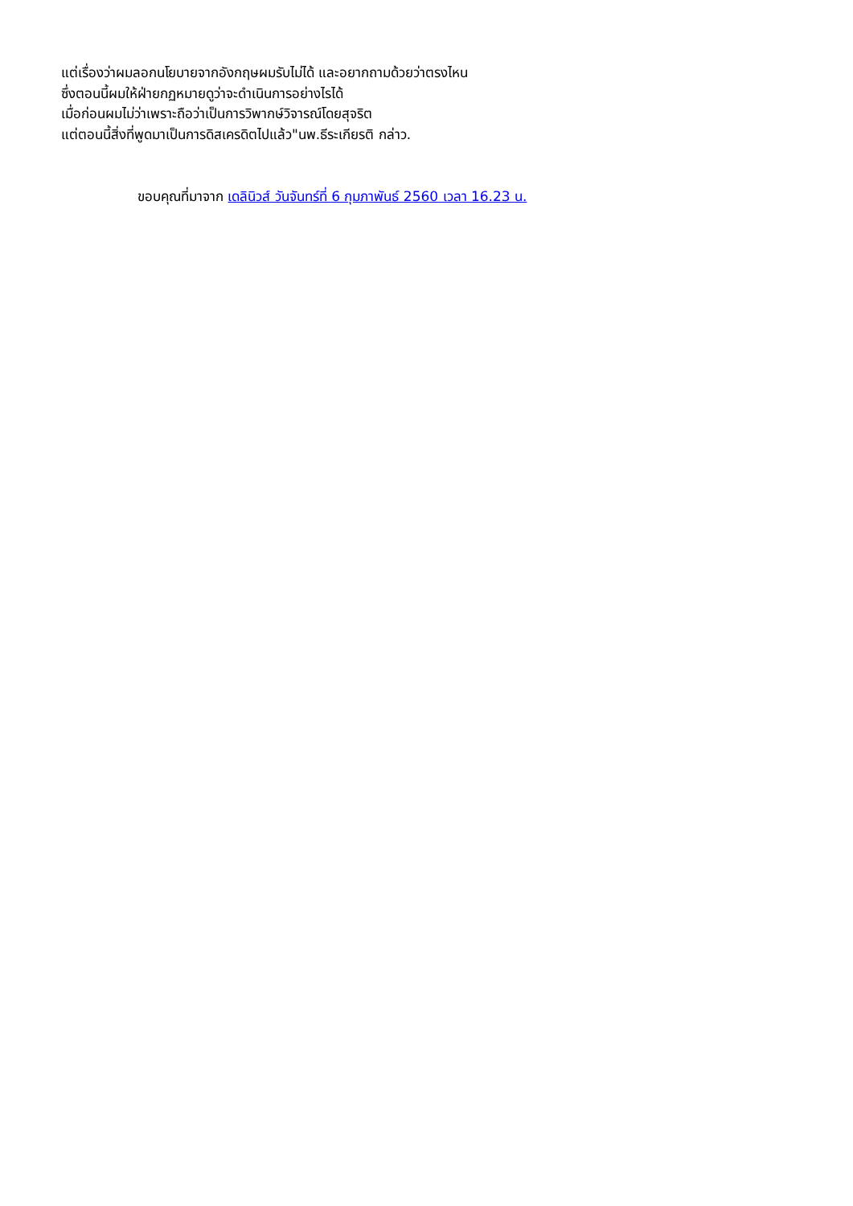แต่เรื่องว่าผมลอกนโยบายจากอังกฤษผมรับไม่ได้ และอยากถามด้วยว่าตรงไหน
ซึ่งตอนนี้ผมให้ฝ่ายกฏหมายดูว่าจะดำเนินการอย่างไรได้
เมื่อก่อนผมไม่ว่าเพราะถือว่าเป็นการวิพากษ์วิจารณ์โดยสุจริต
แต่ตอนนี้สิ่งที่พูดมาเป็นการดิสเครดิตไปแล้ว"นพ.ธีระเกียรติ กล่าว.
ขอบคุณที่มาจาก เดลินิวส์ วันจันทร์ที่ 6 กุมภาพันธ์ 2560 เวลา 16.23 น.